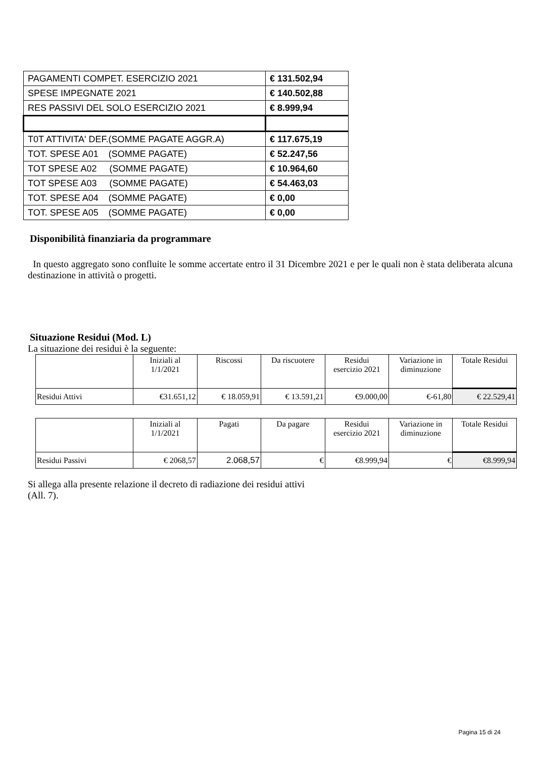| PAGAMENTI COMPET. ESERCIZIO 2021 | € 131.502,94 |
| SPESE IMPEGNATE 2021 | € 140.502,88 |
| RES PASSIVI DEL SOLO ESERCIZIO 2021 | € 8.999,94 |
| T0T ATTIVITA' DEF.(SOMME PAGATE AGGR.A) | € 117.675,19 |
| TOT. SPESE A01 (SOMME PAGATE) | € 52.247,56 |
| TOT SPESE A02 (SOMME PAGATE) | € 10.964,60 |
| TOT SPESE A03 (SOMME PAGATE) | € 54.463,03 |
| TOT. SPESE A04 (SOMME PAGATE) | € 0,00 |
| TOT. SPESE A05 (SOMME PAGATE) | € 0,00 |
Disponibilità finanziaria da programmare
In questo aggregato sono confluite le somme accertate entro il 31 Dicembre 2021 e per le quali non è stata deliberata alcuna destinazione in attività o progetti.
Situazione Residui (Mod. L)
La situazione dei residui è la seguente:
| | Iniziali al 1/1/2021 | Riscossi | Da riscuotere | Residui esercizio 2021 | Variazione in diminuzione | Totale Residui |
| Residui Attivi | €31.651,12 | € 18.059,91 | € 13.591,21 | €9.000,00 | €-61,80 | € 22.529,41 |
| | Iniziali al 1/1/2021 | Pagati | Da pagare | Residui esercizio 2021 | Variazione in diminuzione | Totale Residui |
| Residui Passivi | € 2068,57 | 2.068,57 | € | €8.999,94 | € | €8.999,94 |
Si allega alla presente relazione il decreto di radiazione dei residui attivi
(All. 7).
Pagina 15 di 24